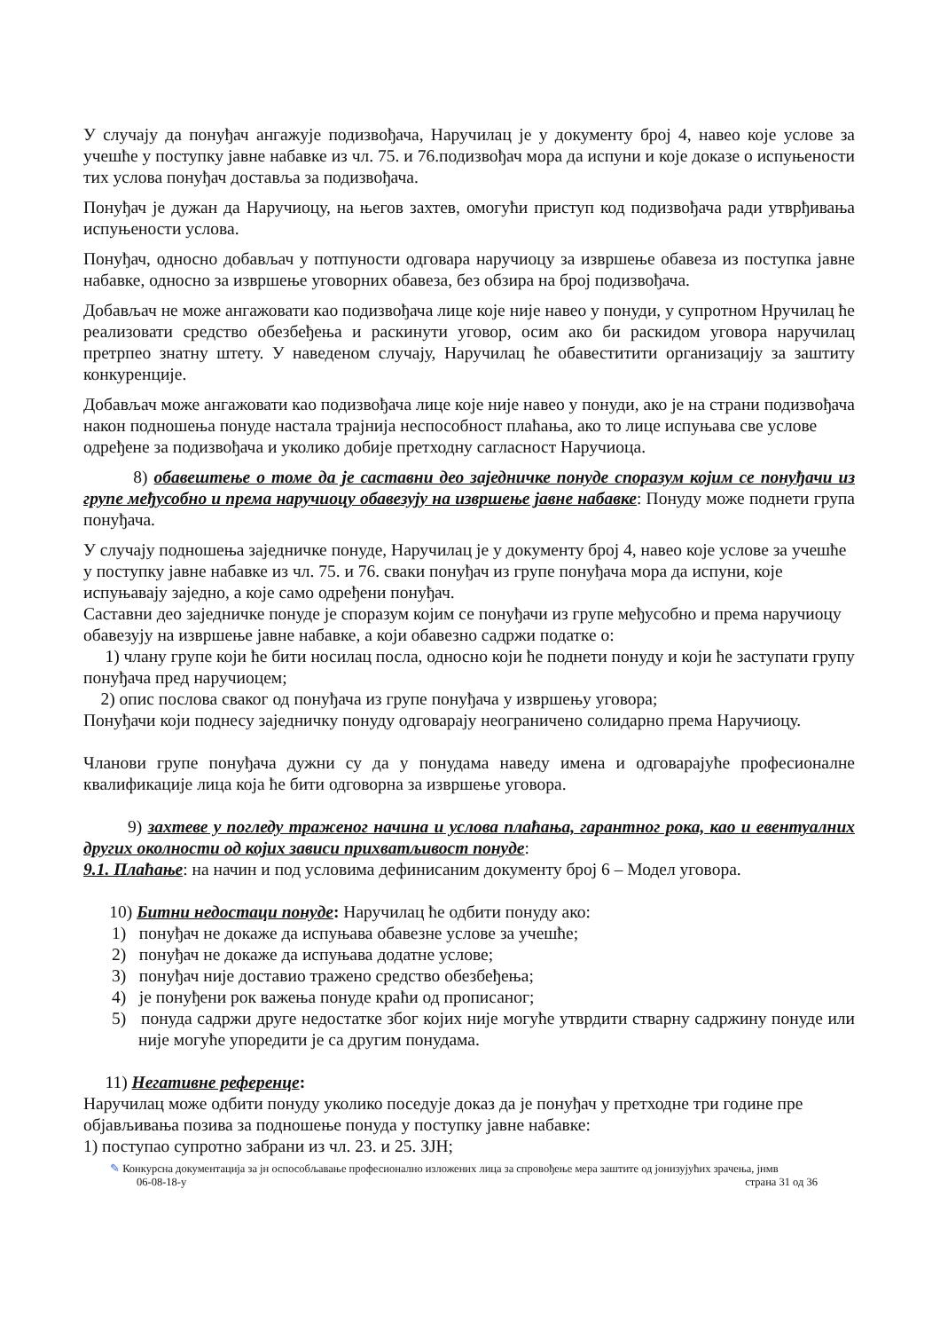У случају да понуђач ангажује подизвођача, Наручилац је у документу број 4, навео које услове за учешће у поступку јавне набавке из чл. 75. и 76.подизвођач мора да испуни и које доказе о испуњености тих услова понуђач доставља за подизвођача.
Понуђач је дужан да Наручиоцу, на његов захтев, омогући приступ код подизвођача ради утврђивања испуњености услова.
Понуђач, односно добављач у потпуности одговара наручиоцу за извршење обавеза из поступка јавне набавке, односно за извршење уговорних обавеза, без обзира на број подизвођача.
Добављач не може ангажовати као подизвођача лице које није навео у понуди, у супротном Нручилац ће реализовати средство обезбеђења и раскинути уговор, осим ако би раскидом уговора наручилац претрпео знатну штету. У наведеном случају, Наручилац ће обавеститити организацију за заштиту конкуренције.
Добављач може ангажовати као подизвођача лице које није навео у понуди, ако је на страни подизвођача након подношења понуде настала трајнија неспособност плаћања, ако то лице испуњава све услове одређене за подизвођача и уколико добије претходну сагласност Наручиоца.
8) обавештење о томе да је саставни део заједничке понуде споразум којим се понуђачи из групе међусобно и према наручиоцу обавезују на извршење јавне набавке: Понуду може поднети група понуђача.
У случају подношења заједничке понуде, Наручилац је у документу број 4, навео које услове за учешће у поступку јавне набавке из чл. 75. и 76. сваки понуђач из групе понуђача мора да испуни, које испуњавају заједно, а које само одређени понуђач.
Саставни део заједничке понуде је споразум којим се понуђачи из групе међусобно и према наручиоцу обавезују на извршење јавне набавке, а који обавезно садржи податке о:
1) члану групе који ће бити носилац посла, односно који ће поднети понуду и који ће заступати групу понуђача пред наручиоцем;
2) опис послова сваког од понуђача из групе понуђача у извршењу уговора;
Понуђачи који поднесу заједничку понуду одговарају неограничено солидарно према Наручиоцу.
Чланови групе понуђача дужни су да у понудама наведу имена и одговарајуће професионалне квалификације лица која ће бити одговорна за извршење уговора.
9) захтеве у погледу траженог начина и услова плаћања, гарантног рока, као и евентуалних других околности од којих зависи прихватљивост понуде:
9.1. Плаћање: на начин и под условима дефинисаним документу број 6 – Модел уговора.
10) Битни недостаци понуде: Наручилац ће одбити понуду ако:
1) понуђач не докаже да испуњава обавезне услове за учешће;
2) понуђач не докаже да испуњава додатне услове;
3) понуђач није доставио тражено средство обезбеђења;
4) је понуђени рок важења понуде краћи од прописаног;
5) понуда садржи друге недостатке због којих није могуће утврдити стварну садржину понуде или није могуће упоредити је са другим понудама.
11) Негативне референце:
Наручилац може одбити понуду уколико поседује доказ да је понуђач у претходне три године пре објављивања позива за подношење понуда у поступку јавне набавке:
1) поступао супротно забрани из чл. 23. и 25. ЗЈН;
✎ Конкурсна документација за јн оспособљавање професионално изложених лица за спровођење мера заштите од јонизујућих зрачења, јнмв
06-08-18-у страна 31 од 36